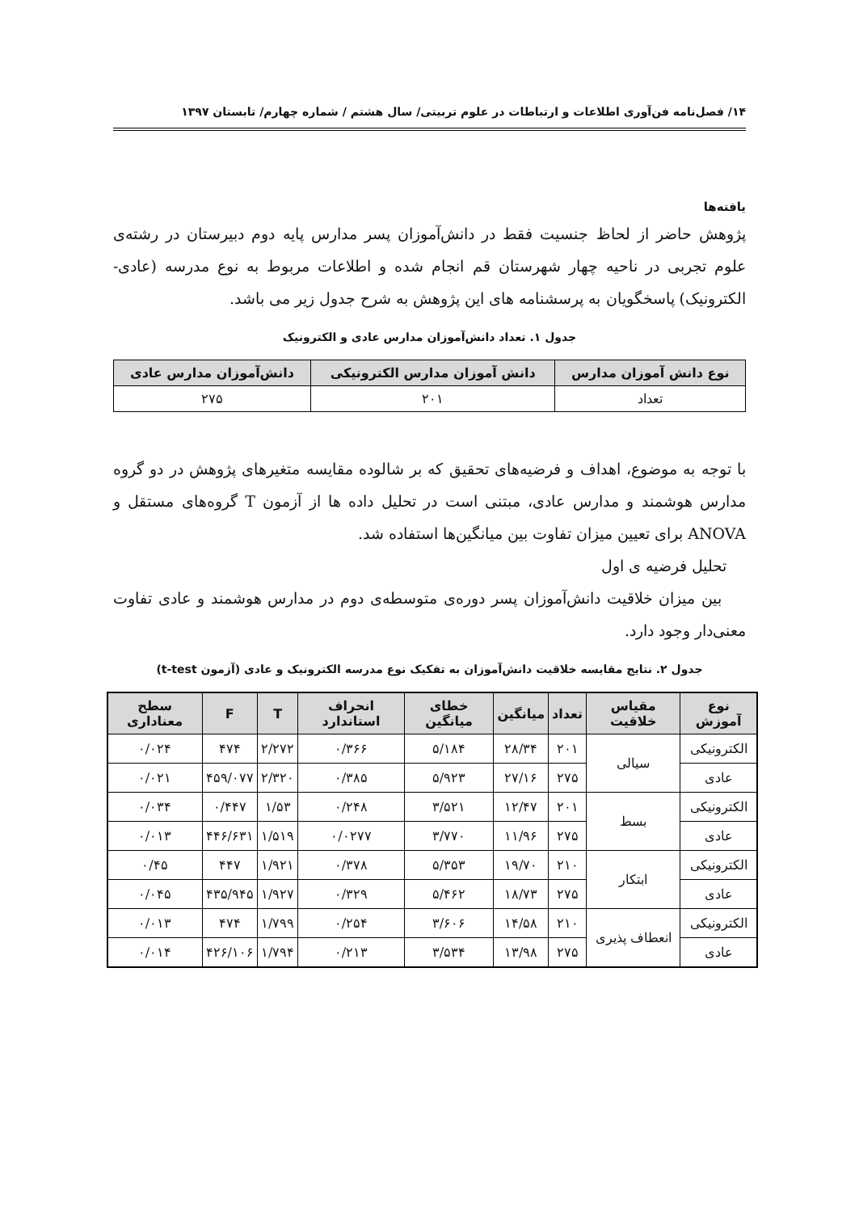۱۴/ فصل‌نامه فن‌آوری اطلاعات و ارتباطات در علوم تربیتی/ سال هشتم / شماره چهارم/ تابستان ۱۳۹۷
یافته‌ها
پژوهش حاضر از لحاظ جنسیت فقط در دانش‌آموزان پسر مدارس پایه دوم دبیرستان در رشته‌ی علوم تجربی در ناحیه چهار شهرستان قم انجام شده و اطلاعات مربوط به نوع مدرسه (عادی- الکترونیک) پاسخگویان به پرسشنامه های این پژوهش به شرح جدول زیر می باشد.
جدول ۱. تعداد دانش‌آموزان مدارس عادی و الکترونیک
| نوع دانش آموزان مدارس | دانش آموزان مدارس الکترونیکی | دانش‌آموزان مدارس عادی |
| --- | --- | --- |
| تعداد | ۲۰۱ | ۲۷۵ |
با توجه به موضوع، اهداف و فرضیه‌های تحقیق که بر شالوده مقایسه متغیرهای پژوهش در دو گروه مدارس هوشمند و مدارس عادی، مبتنی است در تحلیل داده ها از آزمون T گروه‌های مستقل و ANOVA برای تعیین میزان تفاوت بین میانگین‌ها استفاده شد.
تحلیل فرضیه ی اول
بین میزان خلاقیت دانش‌آموزان پسر دوره‌ی متوسطه‌ی دوم در مدارس هوشمند و عادی تفاوت معنی‌دار وجود دارد.
جدول ۲. نتایج مقایسه خلاقیت دانش‌آموزان به تفکیک نوع مدرسه الکترونیک و عادی (آزمون t-test)
| نوع آموزش | مقیاس خلاقیت | تعداد | میانگین | خطای میانگین | انحراف استاندارد | T | F | سطح معناداری |
| --- | --- | --- | --- | --- | --- | --- | --- | --- |
| الکترونیکی | سیالی | ۲۰۱ | ۲۸/۳۴ | ۵/۱۸۴ | ۰/۳۶۶ | ۲/۲۷۲ | ۴۷۴ | ۰/۰۲۴ |
| عادی | | ۲۷۵ | ۲۷/۱۶ | ۵/۹۲۳ | ۰/۳۸۵ | ۲/۳۲۰ | ۴۵۹/۰۷۷ | ۰/۰۲۱ |
| الکترونیکی | بسط | ۲۰۱ | ۱۲/۴۷ | ۳/۵۲۱ | ۰/۲۴۸ | ۱/۵۳ | ۰/۴۴۷ | ۰/۰۳۴ |
| عادی | | ۲۷۵ | ۱۱/۹۶ | ۳/۷۷۰ | ۰/۰۲۷۷ | ۱/۵۱۹ | ۴۴۶/۶۳۱ | ۰/۰۱۳ |
| الکترونیکی | ابتکار | ۲۱۰ | ۱۹/۷۰ | ۵/۳۵۳ | ۰/۳۷۸ | ۱/۹۲۱ | ۴۴۷ | ۰/۴۵ |
| عادی | | ۲۷۵ | ۱۸/۷۳ | ۵/۴۶۲ | ۰/۳۲۹ | ۱/۹۲۷ | ۴۳۵/۹۴۵ | ۰/۰۴۵ |
| الکترونیکی | انعطاف پذیری | ۲۱۰ | ۱۴/۵۸ | ۳/۶۰۶ | ۰/۲۵۴ | ۱/۷۹۹ | ۴۷۴ | ۰/۰۱۳ |
| عادی | | ۲۷۵ | ۱۳/۹۸ | ۳/۵۳۴ | ۰/۲۱۳ | ۱/۷۹۴ | ۴۲۶/۱۰۶ | ۰/۰۱۴ |